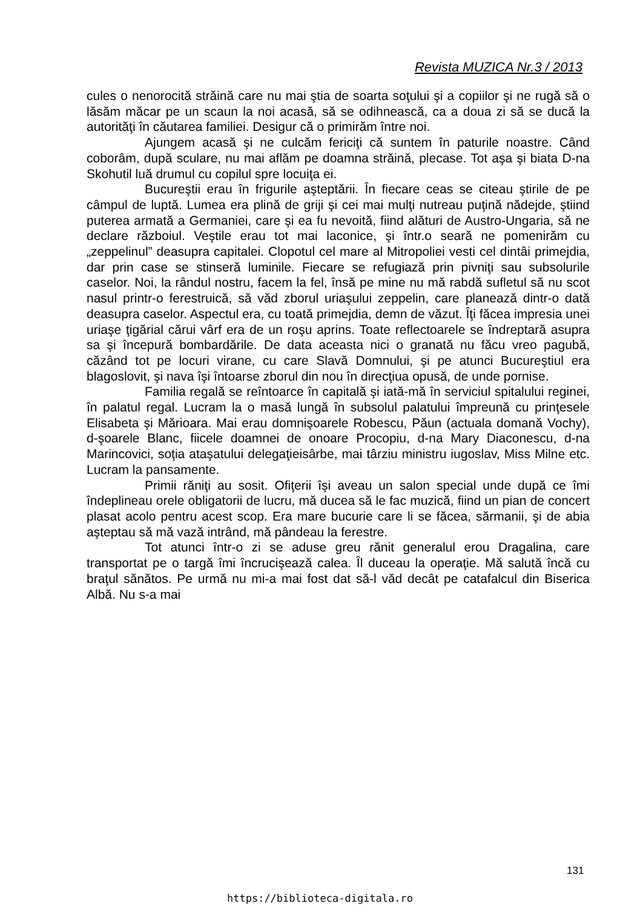Revista MUZICA Nr.3 / 2013
cules o nenorocită străină care nu mai ştia de soarta soţului şi a copiilor şi ne rugă să o lăsăm măcar pe un scaun la noi acasă, să se odihnească, ca a doua zi să se ducă la autorităţi în căutarea familiei. Desigur că o primirăm între noi.
Ajungem acasă şi ne culcăm fericiţi că suntem în paturile noastre. Când coborâm, după sculare, nu mai aflăm pe doamna străină, plecase. Tot aşa şi biata D-na Skohutil luă drumul cu copilul spre locuiţa ei.
Bucureştii erau în frigurile aşteptării. În fiecare ceas se citeau ştirile de pe câmpul de luptă. Lumea era plină de griji şi cei mai mulţi nutreau puţină nădejde, ştiind puterea armată a Germaniei, care şi ea fu nevoită, fiind alături de Austro-Ungaria, să ne declare războiul. Veştile erau tot mai laconice, şi într.o seară ne pomenirăm cu „zeppelinul” deasupra capitalei. Clopotul cel mare al Mitropoliei vesti cel dintâi primejdia, dar prin case se stinseră luminile. Fiecare se refugiază prin pivniţi sau subsolurile caselor. Noi, la rândul nostru, facem la fel, însă pe mine nu mă rabdă sufletul să nu scot nasul printr-o ferestruică, să văd zborul uriaşului zeppelin, care planează dintr-o dată deasupra caselor. Aspectul era, cu toată primejdia, demn de văzut. Îţi făcea impresia unei uriaşe ţigărial cărui vârf era de un roşu aprins. Toate reflectoarele se îndreptară asupra sa şi începură bombardările. De data aceasta nici o granată nu făcu vreo pagubă, căzând tot pe locuri virane, cu care Slavă Domnului, şi pe atunci Bucureştiul era blagoslovit, şi nava îşi întoarse zborul din nou în direcţiua opusă, de unde pornise.
Familia regală se reîntoarce în capitală şi iată-mă în serviciul spitalului reginei, în palatul regal. Lucram la o masă lungă în subsolul palatului împreună cu prinţesele Elisabeta şi Mărioara. Mai erau domnişoarele Robescu, Păun (actuala domană Vochy), d-şoarele Blanc, fiicele doamnei de onoare Procopiu, d-na Mary Diaconescu, d-na Marincovici, soţia ataşatului delegaţieisârbe, mai târziu ministru iugoslav, Miss Milne etc. Lucram la pansamente.
Primii răniţi au sosit. Ofiţerii îşi aveau un salon special unde după ce îmi îndeplineau orele obligatorii de lucru, mă ducea să le fac muzică, fiind un pian de concert plasat acolo pentru acest scop. Era mare bucurie care li se făcea, sărmanii, şi de abia aşteptau să mă vază intrând, mă pândeau la ferestre.
Tot atunci într-o zi se aduse greu rănit generalul erou Dragalina, care transportat pe o targă îmi încrucişează calea. Îl duceau la operaţie. Mă salută încă cu braţul sănătos. Pe urmă nu mi-a mai fost dat să-l văd decât pe catafalcul din Biserica Albă. Nu s-a mai
131
https://biblioteca-digitala.ro